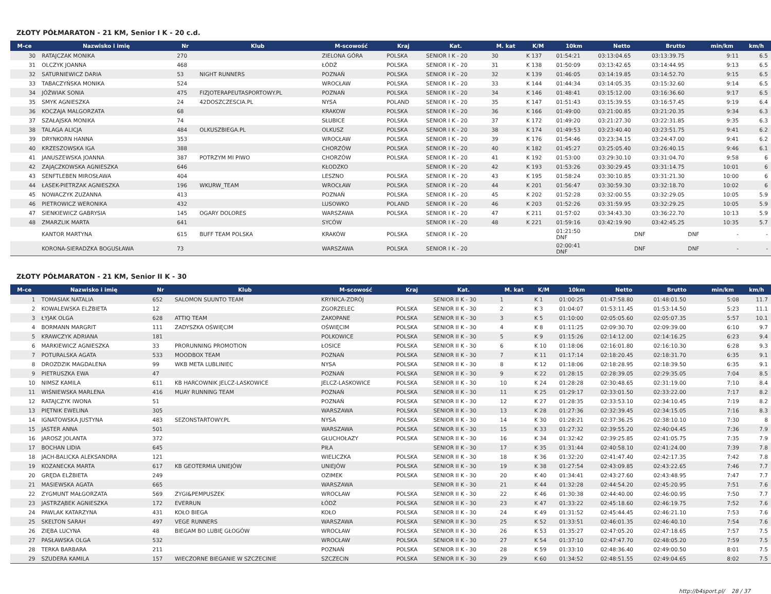ZŁOTY PÓŁMARATON - 21 KM, Senior I K - 20 c.d.
| M-ce | Nazwisko i imię | Nr | Klub | M-scowość | Kraj | Kat. | M. kat | K/M | 10km | Netto | Brutto | min/km | km/h |
| --- | --- | --- | --- | --- | --- | --- | --- | --- | --- | --- | --- | --- | --- |
| 30 | RATAJCZAK MONIKA | 270 | | ZIELONA GÓRA | POLSKA | SENIOR I K - 20 | 30 | K 137 | 01:54:21 | 03:13:04.65 | 03:13:39.75 | 9:11 | 6.5 |
| 31 | OLCZYK JOANNA | 468 | | ŁÓDŹ | POLSKA | SENIOR I K - 20 | 31 | K 138 | 01:50:09 | 03:13:42.65 | 03:14:44.95 | 9:13 | 6.5 |
| 32 | SATURNIEWICZ DARIA | 53 | NIGHT RUNNERS | POZNAŃ | POLSKA | SENIOR I K - 20 | 32 | K 139 | 01:46:05 | 03:14:19.85 | 03:14:52.70 | 9:15 | 6.5 |
| 33 | TABACZYŃSKA MONIKA | 524 | | WROCŁAW | POLSKA | SENIOR I K - 20 | 33 | K 144 | 01:44:34 | 03:14:05.35 | 03:15:32.60 | 9:14 | 6.5 |
| 34 | JÓŹWIAK SONIA | 475 | FIZJOTERAPEUTASPORTOWY.PL | POZNAŃ | POLSKA | SENIOR I K - 20 | 34 | K 146 | 01:48:41 | 03:15:12.00 | 03:16:36.60 | 9:17 | 6.5 |
| 35 | SMYK AGNIESZKA | 24 | 42DOSZCZESCIA.PL | NYSA | POLAND | SENIOR I K - 20 | 35 | K 147 | 01:51:43 | 03:15:39.55 | 03:16:57.45 | 9:19 | 6.4 |
| 36 | KOCZAJA MALGORZATA | 68 | | KRAKOW | POLSKA | SENIOR I K - 20 | 36 | K 166 | 01:49:00 | 03:21:00.85 | 03:21:20.35 | 9:34 | 6.3 |
| 37 | SZAŁAJSKA MONIKA | 74 | | SŁUBICE | POLSKA | SENIOR I K - 20 | 37 | K 172 | 01:49:20 | 03:21:27.30 | 03:22:31.85 | 9:35 | 6.3 |
| 38 | TALAGA ALICJA | 484 | OLKUSZBIEGA.PL | OLKUSZ | POLSKA | SENIOR I K - 20 | 38 | K 174 | 01:49:53 | 03:23:40.40 | 03:23:51.75 | 9:41 | 6.2 |
| 39 | DRYNKORN HANNA | 353 | | WROCŁAW | POLSKA | SENIOR I K - 20 | 39 | K 176 | 01:54:46 | 03:23:34.15 | 03:24:47.00 | 9:41 | 6.2 |
| 40 | KRZESZOWSKA IGA | 388 | | CHORZÓW | POLSKA | SENIOR I K - 20 | 40 | K 182 | 01:45:27 | 03:25:05.40 | 03:26:40.15 | 9:46 | 6.1 |
| 41 | JANUSZEWSKA JOANNA | 387 | POTRZYM MI PIWO | CHORZÓW | POLSKA | SENIOR I K - 20 | 41 | K 192 | 01:53:00 | 03:29:30.10 | 03:31:04.70 | 9:58 | 6 |
| 42 | ZAJĄCZKOWSKA AGNIESZKA | 646 | | KŁODZKO | | SENIOR I K - 20 | 42 | K 193 | 01:53:26 | 03:30:29.45 | 03:31:14.75 | 10:01 | 6 |
| 43 | SENFTLEBEN MIROSŁAWA | 404 | | LESZNO | POLSKA | SENIOR I K - 20 | 43 | K 195 | 01:58:24 | 03:30:10.85 | 03:31:21.30 | 10:00 | 6 |
| 44 | ŁASEK-PIETRZAK AGNIESZKA | 196 | WKURW_TEAM | WROCŁAW | POLSKA | SENIOR I K - 20 | 44 | K 201 | 01:56:47 | 03:30:59.30 | 03:32:18.70 | 10:02 | 6 |
| 45 | NOWACZYK ZUZANNA | 413 | | POZNAŃ | POLSKA | SENIOR I K - 20 | 45 | K 202 | 01:52:28 | 03:32:00.55 | 03:32:29.05 | 10:05 | 5.9 |
| 46 | PIETROWICZ WERONIKA | 432 | | LUSOWKO | POLAND | SENIOR I K - 20 | 46 | K 203 | 01:52:26 | 03:31:59.95 | 03:32:29.25 | 10:05 | 5.9 |
| 47 | SIENKIEWICZ GABRYSIA | 145 | OGARY DOLORES | WARSZAWA | POLSKA | SENIOR I K - 20 | 47 | K 211 | 01:57:02 | 03:34:43.30 | 03:36:22.70 | 10:13 | 5.9 |
| 48 | ZMARZLIK MARTA | 641 | | SYCÓW | | SENIOR I K - 20 | 48 | K 221 | 01:59:16 | 03:42:19.90 | 03:42:45.25 | 10:35 | 5.7 |
| | KANTOR MARTYNA | 615 | BUFF TEAM POLSKA | KRAKÓW | POLSKA | SENIOR I K - 20 | | | 01:21:50 DNF | DNF | DNF | - | - |
| | KORONA-SIERADZKA BOGUSŁAWA | 73 | | WARSZAWA | POLSKA | SENIOR I K - 20 | | | 02:00:41 DNF | DNF | DNF | - | - |
ZŁOTY PÓŁMARATON - 21 KM, Senior II K - 30
| M-ce | Nazwisko i imię | Nr | Klub | M-scowość | Kraj | Kat. | M. kat | K/M | 10km | Netto | Brutto | min/km | km/h |
| --- | --- | --- | --- | --- | --- | --- | --- | --- | --- | --- | --- | --- | --- |
| 1 | TOMASIAK NATALIA | 652 | SALOMON SUUNTO TEAM | KRYNICA-ZDRÓJ | | SENIOR II K - 30 | 1 | K 1 | 01:00:25 | 01:47:58.80 | 01:48:01.50 | 5:08 | 11.7 |
| 2 | KOWALEWSKA ELŻBIETA | 12 | | ZGORZELEC | POLSKA | SENIOR II K - 30 | 2 | K 3 | 01:04:07 | 01:53:11.45 | 01:53:14.50 | 5:23 | 11.1 |
| 3 | ŁYJAK OLGA | 628 | ATTIQ TEAM | ZAKOPANE | POLSKA | SENIOR II K - 30 | 3 | K 5 | 01:10:00 | 02:05:05.60 | 02:05:07.35 | 5:57 | 10.1 |
| 4 | BORMANN MARGRIT | 111 | ZADYSZKA OŚWIĘCIM | OŚWIĘCIM | POLSKA | SENIOR II K - 30 | 4 | K 8 | 01:11:25 | 02:09:30.70 | 02:09:39.00 | 6:10 | 9.7 |
| 5 | KRAWCZYK ADRIANA | 181 | | POLKOWICE | POLSKA | SENIOR II K - 30 | 5 | K 9 | 01:15:26 | 02:14:12.00 | 02:14:16.25 | 6:23 | 9.4 |
| 6 | MARKIEWICZ AGNIESZKA | 33 | PRORUNNING PROMOTION | ŁOSICE | POLSKA | SENIOR II K - 30 | 6 | K 10 | 01:18:06 | 02:16:01.80 | 02:16:10.30 | 6:28 | 9.3 |
| 7 | POTURALSKA AGATA | 533 | MOODBOX TEAM | POZNAŃ | POLSKA | SENIOR II K - 30 | 7 | K 11 | 01:17:14 | 02:18:20.45 | 02:18:31.70 | 6:35 | 9.1 |
| 8 | DROZDZIK MAGDALENA | 99 | WKB META LUBLINIEC | NYSA | POLSKA | SENIOR II K - 30 | 8 | K 12 | 01:18:06 | 02:18:28.95 | 02:18:39.50 | 6:35 | 9.1 |
| 9 | PIETRUSZKA EWA | 47 | | POZNAŃ | POLSKA | SENIOR II K - 30 | 9 | K 22 | 01:28:15 | 02:28:39.05 | 02:29:35.05 | 7:04 | 8.5 |
| 10 | NIMSZ KAMILA | 611 | KB HARCOWNIK JELCZ-LASKOWICE | JELCZ-LASKOWICE | POLSKA | SENIOR II K - 30 | 10 | K 24 | 01:28:28 | 02:30:48.65 | 02:31:19.00 | 7:10 | 8.4 |
| 11 | WIŚNIEWSKA MARLENA | 416 | MUAY RUNNING TEAM | POZNAŃ | POLSKA | SENIOR II K - 30 | 11 | K 25 | 01:29:17 | 02:33:01.50 | 02:33:22.00 | 7:17 | 8.2 |
| 12 | RATAJCZYK IWONA | 51 | | POZNAŃ | POLSKA | SENIOR II K - 30 | 12 | K 27 | 01:28:35 | 02:33:53.10 | 02:34:10.45 | 7:19 | 8.2 |
| 13 | PIĘTNIK EWELINA | 305 | | WARSZAWA | POLSKA | SENIOR II K - 30 | 13 | K 28 | 01:27:36 | 02:32:39.45 | 02:34:15.05 | 7:16 | 8.3 |
| 14 | IGNATOWSKA JUSTYNA | 483 | SEZONSTARTOWY.PL | NYSA | POLSKA | SENIOR II K - 30 | 14 | K 30 | 01:28:21 | 02:37:36.25 | 02:38:10.10 | 7:30 | 8 |
| 15 | JASTER ANNA | 501 | | WARSZAWA | POLSKA | SENIOR II K - 30 | 15 | K 33 | 01:27:32 | 02:39:55.20 | 02:40:04.45 | 7:36 | 7.9 |
| 16 | JAROSZ JOLANTA | 372 | | GŁUCHOŁAZY | POLSKA | SENIOR II K - 30 | 16 | K 34 | 01:32:42 | 02:39:25.85 | 02:41:05.75 | 7:35 | 7.9 |
| 17 | BOCHAN LIDIA | 645 | | PIŁA | | SENIOR II K - 30 | 17 | K 35 | 01:31:44 | 02:40:58.10 | 02:41:24.00 | 7:39 | 7.8 |
| 18 | JACH-BALICKA ALEKSANDRA | 121 | | WIELICZKA | POLSKA | SENIOR II K - 30 | 18 | K 36 | 01:32:20 | 02:41:47.40 | 02:42:17.35 | 7:42 | 7.8 |
| 19 | KOZANECKA MARTA | 617 | KB GEOTERMIA UNIEJÓW | UNIEJÓW | POLSKA | SENIOR II K - 30 | 19 | K 38 | 01:27:54 | 02:43:09.85 | 02:43:22.65 | 7:46 | 7.7 |
| 20 | GRĘDA ELŻBIETA | 249 | | OZIMEK | POLSKA | SENIOR II K - 30 | 20 | K 40 | 01:34:41 | 02:43:27.60 | 02:43:48.95 | 7:47 | 7.7 |
| 21 | MASIEWSKA AGATA | 665 | | WARSZAWA | | SENIOR II K - 30 | 21 | K 44 | 01:32:28 | 02:44:54.20 | 02:45:20.95 | 7:51 | 7.6 |
| 22 | ZYGMUNT MAŁGORZATA | 569 | ZYGI&PEMPUSZEK | WROCŁAW | POLSKA | SENIOR II K - 30 | 22 | K 46 | 01:30:38 | 02:44:40.00 | 02:46:00.95 | 7:50 | 7.7 |
| 23 | JASTRZĄBEK AGNIESZKA | 172 | EVERRUN | ŁÓDŹ | POLSKA | SENIOR II K - 30 | 23 | K 47 | 01:33:22 | 02:45:18.60 | 02:46:19.75 | 7:52 | 7.6 |
| 24 | PAWLAK KATARZYNA | 431 | KOŁO BIEGA | KOŁO | POLSKA | SENIOR II K - 30 | 24 | K 49 | 01:31:52 | 02:45:44.45 | 02:46:21.10 | 7:53 | 7.6 |
| 25 | SKELTON SARAH | 497 | VEGE RUNNERS | WARSZAWA | POLSKA | SENIOR II K - 30 | 25 | K 52 | 01:33:51 | 02:46:01.35 | 02:46:40.10 | 7:54 | 7.6 |
| 26 | ZIĘBA LUCYNA | 48 | BIEGAM BO LUBIĘ GŁOGÓW | WROCŁAW | POLSKA | SENIOR II K - 30 | 26 | K 53 | 01:35:27 | 02:47:05.20 | 02:47:18.65 | 7:57 | 7.5 |
| 27 | PASŁAWSKA OLGA | 532 | | WROCŁAW | POLSKA | SENIOR II K - 30 | 27 | K 54 | 01:37:10 | 02:47:47.70 | 02:48:05.20 | 7:59 | 7.5 |
| 28 | TERKA BARBARA | 211 | | POZNAŃ | POLSKA | SENIOR II K - 30 | 28 | K 59 | 01:33:10 | 02:48:36.40 | 02:49:00.50 | 8:01 | 7.5 |
| 29 | SZUDERA KAMILA | 157 | WIECZORNE BIEGANIE W SZCZECINIE | SZCZECIN | POLSKA | SENIOR II K - 30 | 29 | K 60 | 01:34:52 | 02:48:51.55 | 02:49:04.65 | 8:02 | 7.5 |
http://b4sport.pl/ 28 / 37